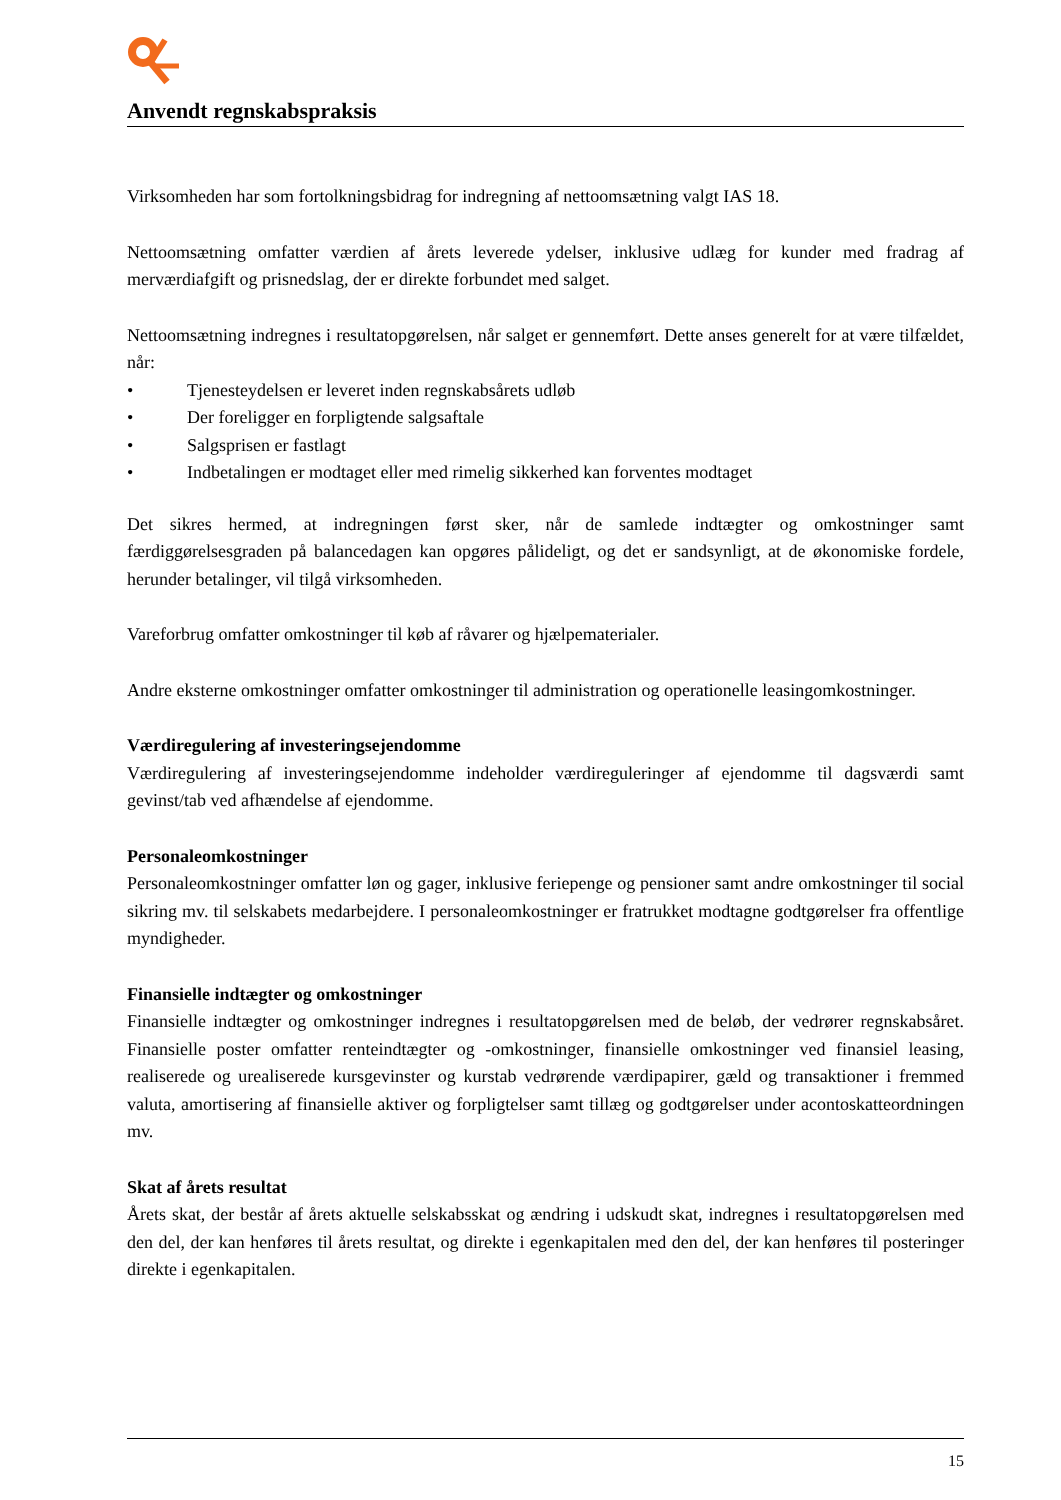Anvendt regnskabspraksis
Virksomheden har som fortolkningsbidrag for indregning af nettoomsætning valgt IAS 18.
Nettoomsætning omfatter værdien af årets leverede ydelser, inklusive udlæg for kunder med fradrag af merværdiafgift og prisnedslag, der er direkte forbundet med salget.
Nettoomsætning indregnes i resultatopgørelsen, når salget er gennemført. Dette anses generelt for at være tilfældet, når:
• Tjenesteydelsen er leveret inden regnskabsårets udløb
• Der foreligger en forpligtende salgsaftale
• Salgsprisen er fastlagt
• Indbetalingen er modtaget eller med rimelig sikkerhed kan forventes modtaget
Det sikres hermed, at indregningen først sker, når de samlede indtægter og omkostninger samt færdiggørelsesgraden på balancedagen kan opgøres pålideligt, og det er sandsynligt, at de økonomiske fordele, herunder betalinger, vil tilgå virksomheden.
Vareforbrug omfatter omkostninger til køb af råvarer og hjælpematerialer.
Andre eksterne omkostninger omfatter omkostninger til administration og operationelle leasingomkostninger.
Værdiregulering af investeringsejendomme
Værdiregulering af investeringsejendomme indeholder værdireguleringer af ejendomme til dagsværdi samt gevinst/tab ved afhændelse af ejendomme.
Personaleomkostninger
Personaleomkostninger omfatter løn og gager, inklusive feriepenge og pensioner samt andre omkostninger til social sikring mv. til selskabets medarbejdere. I personaleomkostninger er fratrukket modtagne godtgørelser fra offentlige myndigheder.
Finansielle indtægter og omkostninger
Finansielle indtægter og omkostninger indregnes i resultatopgørelsen med de beløb, der vedrører regnskabsåret. Finansielle poster omfatter renteindtægter og -omkostninger, finansielle omkostninger ved finansiel leasing, realiserede og urealiserede kursgevinster og kurstab vedrørende værdipapirer, gæld og transaktioner i fremmed valuta, amortisering af finansielle aktiver og forpligtelser samt tillæg og godtgørelser under acontoskatteordningen mv.
Skat af årets resultat
Årets skat, der består af årets aktuelle selskabsskat og ændring i udskudt skat, indregnes i resultatopgørelsen med den del, der kan henføres til årets resultat, og direkte i egenkapitalen med den del, der kan henføres til posteringer direkte i egenkapitalen.
15